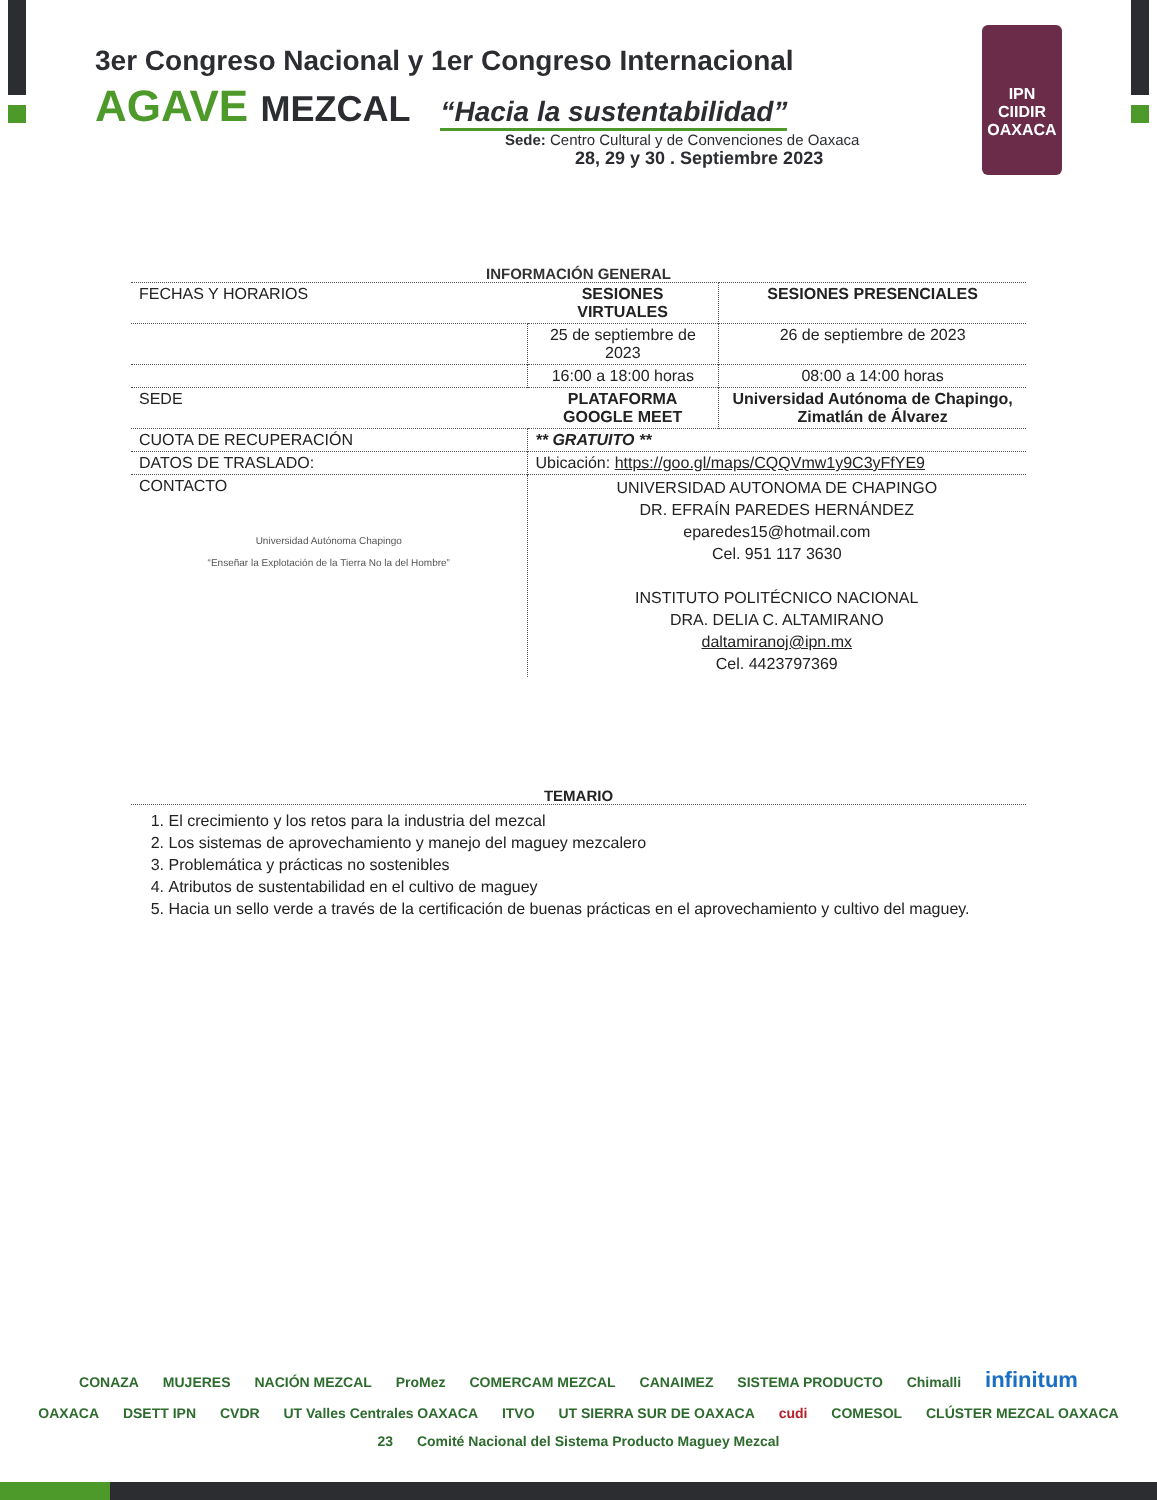3er Congreso Nacional y 1er Congreso Internacional
AGAVE MEZCAL
“Hacia la sustentabilidad”
Sede: Centro Cultural y de Convenciones de Oaxaca
28, 29 y 30 . Septiembre 2023
IPN
CIIDIR OAXACA
INFORMACIÓN GENERAL
| FECHAS Y HORARIOS | SESIONES VIRTUALES | SESIONES PRESENCIALES |
| | 25 de septiembre de 2023 | 26 de septiembre de 2023 |
| | 16:00 a 18:00 horas | 08:00 a 14:00 horas |
| SEDE | PLATAFORMA GOOGLE MEET | Universidad Autónoma de Chapingo, Zimatlán de Álvarez |
| CUOTA DE RECUPERACIÓN | ** GRATUITO ** | |
| DATOS DE TRASLADO: | Ubicación: https://goo.gl/maps/CQQVmw1y9C3yFfYE9 | |
| CONTACTO Universidad Autónoma Chapingo “Enseñar la Explotación de la Tierra No la del Hombre” | UNIVERSIDAD AUTONOMA DE CHAPINGO DR. EFRAÍN PAREDES HERNÁNDEZ eparedes15@hotmail.com Cel. 951 117 3630 INSTITUTO POLITÉCNICO NACIONAL DRA. DELIA C. ALTAMIRANO daltamiranoj@ipn.mx Cel. 4423797369 | |
TEMARIO
1. El crecimiento y los retos para la industria del mezcal
2. Los sistemas de aprovechamiento y manejo del maguey mezcalero
3. Problemática y prácticas no sostenibles
4. Atributos de sustentabilidad en el cultivo de maguey
5. Hacia un sello verde a través de la certificación de buenas prácticas en el aprovechamiento y cultivo del maguey.
CONAZA MUJERES NACIÓN MEZCAL ProMez COMERCAM MEZCAL CANAIMEZ SISTEMA PRODUCTO Chimalli infinitum
OAXACA DSETT IPN CVDR UT Valles Centrales OAXACA ITVO UT SIERRA SUR DE OAXACA cudi COMESOL CLÚSTER MEZCAL OAXACA 23 Comité Nacional del Sistema Producto Maguey Mezcal